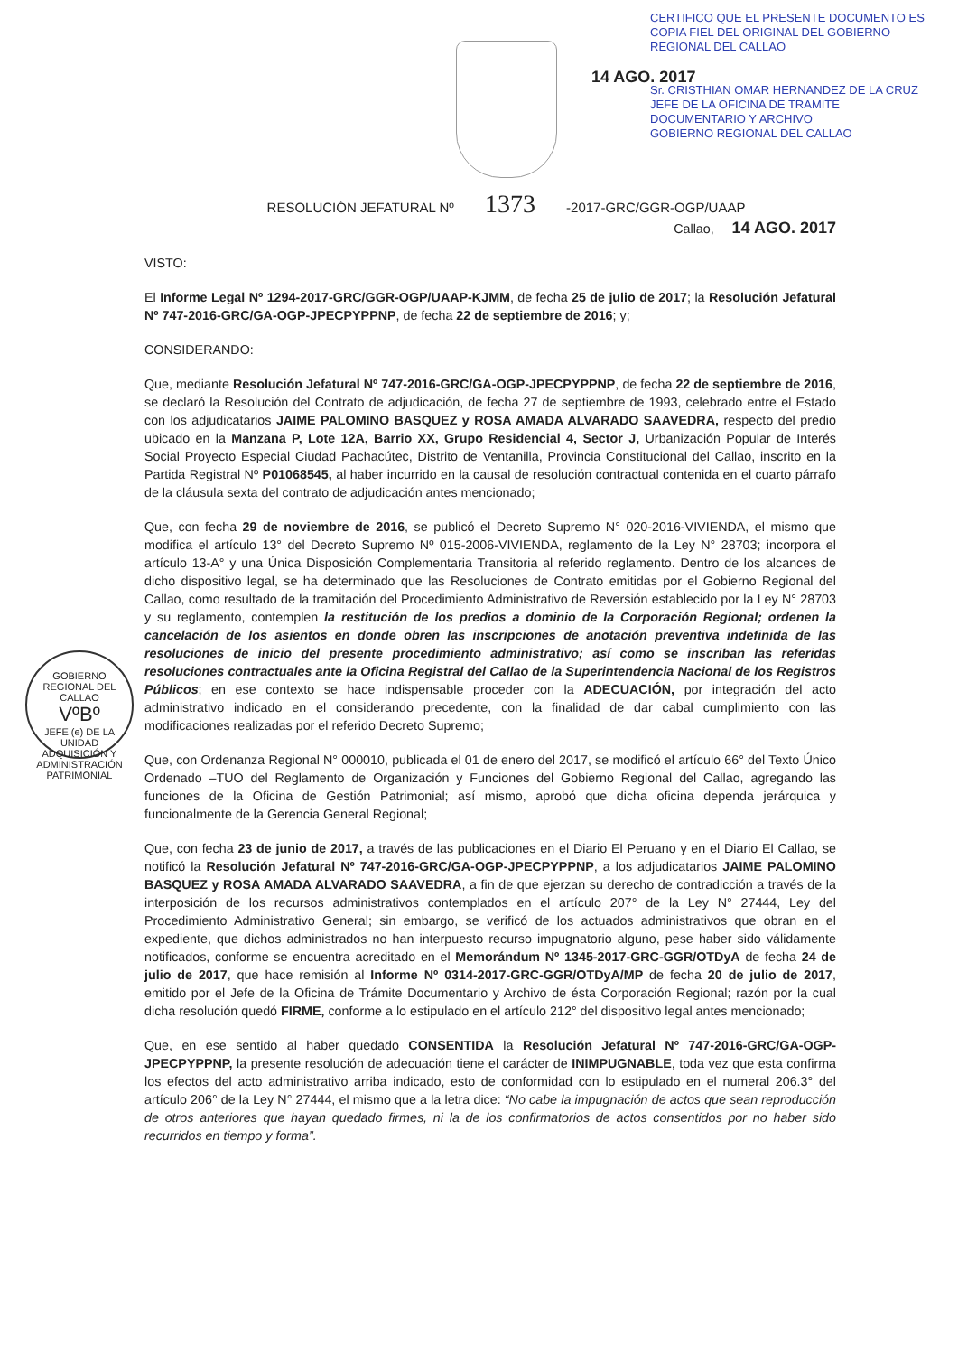14 AGO. 2017
CERTIFICO QUE EL PRESENTE DOCUMENTO ES COPIA FIEL DEL ORIGINAL DEL GOBIERNO REGIONAL DEL CALLAO
Sr. CRISTHIAN OMAR HERNANDEZ DE LA CRUZ
JEFE DE LA OFICINA DE TRAMITE DOCUMENTARIO Y ARCHIVO
GOBIERNO REGIONAL DEL CALLAO
RESOLUCIÓN JEFATURAL Nº 1373 -2017-GRC/GGR-OGP/UAAP
GOBIERNO REGIONAL DEL CALLAO
VºBº
JEFE (e) DE LA UNIDAD
ADQUISICIÓN Y ADMINISTRACIÓN PATRIMONIAL
Callao, 14 AGO. 2017
VISTO:
El Informe Legal Nº 1294-2017-GRC/GGR-OGP/UAAP-KJMM, de fecha 25 de julio de 2017; la Resolución Jefatural Nº 747-2016-GRC/GA-OGP-JPECPYPPNP, de fecha 22 de septiembre de 2016; y;
CONSIDERANDO:
Que, mediante Resolución Jefatural Nº 747-2016-GRC/GA-OGP-JPECPYPPNP, de fecha 22 de septiembre de 2016, se declaró la Resolución del Contrato de adjudicación, de fecha 27 de septiembre de 1993, celebrado entre el Estado con los adjudicatarios JAIME PALOMINO BASQUEZ y ROSA AMADA ALVARADO SAAVEDRA, respecto del predio ubicado en la Manzana P, Lote 12A, Barrio XX, Grupo Residencial 4, Sector J, Urbanización Popular de Interés Social Proyecto Especial Ciudad Pachacútec, Distrito de Ventanilla, Provincia Constitucional del Callao, inscrito en la Partida Registral Nº P01068545, al haber incurrido en la causal de resolución contractual contenida en el cuarto párrafo de la cláusula sexta del contrato de adjudicación antes mencionado;
Que, con fecha 29 de noviembre de 2016, se publicó el Decreto Supremo N° 020-2016-VIVIENDA, el mismo que modifica el artículo 13° del Decreto Supremo Nº 015-2006-VIVIENDA, reglamento de la Ley N° 28703; incorpora el artículo 13-A° y una Única Disposición Complementaria Transitoria al referido reglamento. Dentro de los alcances de dicho dispositivo legal, se ha determinado que las Resoluciones de Contrato emitidas por el Gobierno Regional del Callao, como resultado de la tramitación del Procedimiento Administrativo de Reversión establecido por la Ley N° 28703 y su reglamento, contemplen la restitución de los predios a dominio de la Corporación Regional; ordenen la cancelación de los asientos en donde obren las inscripciones de anotación preventiva indefinida de las resoluciones de inicio del presente procedimiento administrativo; así como se inscriban las referidas resoluciones contractuales ante la Oficina Registral del Callao de la Superintendencia Nacional de los Registros Públicos; en ese contexto se hace indispensable proceder con la ADECUACIÓN, por integración del acto administrativo indicado en el considerando precedente, con la finalidad de dar cabal cumplimiento con las modificaciones realizadas por el referido Decreto Supremo;
Que, con Ordenanza Regional N° 000010, publicada el 01 de enero del 2017, se modificó el artículo 66° del Texto Único Ordenado –TUO del Reglamento de Organización y Funciones del Gobierno Regional del Callao, agregando las funciones de la Oficina de Gestión Patrimonial; así mismo, aprobó que dicha oficina dependa jerárquica y funcionalmente de la Gerencia General Regional;
Que, con fecha 23 de junio de 2017, a través de las publicaciones en el Diario El Peruano y en el Diario El Callao, se notificó la Resolución Jefatural Nº 747-2016-GRC/GA-OGP-JPECPYPPNP, a los adjudicatarios JAIME PALOMINO BASQUEZ y ROSA AMADA ALVARADO SAAVEDRA, a fin de que ejerzan su derecho de contradicción a través de la interposición de los recursos administrativos contemplados en el artículo 207° de la Ley N° 27444, Ley del Procedimiento Administrativo General; sin embargo, se verificó de los actuados administrativos que obran en el expediente, que dichos administrados no han interpuesto recurso impugnatorio alguno, pese haber sido válidamente notificados, conforme se encuentra acreditado en el Memorándum Nº 1345-2017-GRC-GGR/OTDyA de fecha 24 de julio de 2017, que hace remisión al Informe Nº 0314-2017-GRC-GGR/OTDyA/MP de fecha 20 de julio de 2017, emitido por el Jefe de la Oficina de Trámite Documentario y Archivo de ésta Corporación Regional; razón por la cual dicha resolución quedó FIRME, conforme a lo estipulado en el artículo 212° del dispositivo legal antes mencionado;
Que, en ese sentido al haber quedado CONSENTIDA la Resolución Jefatural Nº 747-2016-GRC/GA-OGP-JPECPYPPNP, la presente resolución de adecuación tiene el carácter de INIMPUGNABLE, toda vez que esta confirma los efectos del acto administrativo arriba indicado, esto de conformidad con lo estipulado en el numeral 206.3° del artículo 206° de la Ley N° 27444, el mismo que a la letra dice: “No cabe la impugnación de actos que sean reproducción de otros anteriores que hayan quedado firmes, ni la de los confirmatorios de actos consentidos por no haber sido recurridos en tiempo y forma”.